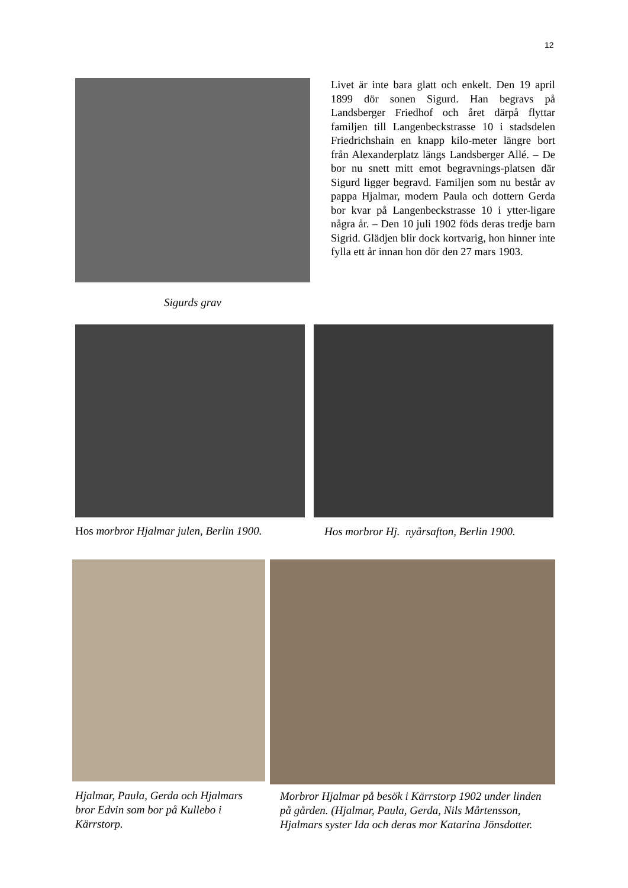12
Sigurds grav
Livet är inte bara glatt och enkelt. Den 19 april 1899 dör sonen Sigurd. Han begravs på Landsberger Friedhof och året därpå flyttar familjen till Langenbeckstrasse 10 i stadsdelen Friedrichshain en knapp kilo-meter längre bort från Alexanderplatz längs Landsberger Allé. – De bor nu snett mitt emot begravnings-platsen där Sigurd ligger begravd. Familjen som nu består av pappa Hjalmar, modern Paula och dottern Gerda bor kvar på Langenbeckstrasse 10 i ytter-ligare några år. – Den 10 juli 1902 föds deras tredje barn Sigrid. Glädjen blir dock kortvarig, hon hinner inte fylla ett år innan hon dör den 27 mars 1903.
Hos morbror Hjalmar julen, Berlin 1900.
Hos morbror Hj. nyårsafton, Berlin 1900.
Hjalmar, Paula, Gerda och Hjalmars bror Edvin som bor på Kullebo i Kärrstorp.
Morbror Hjalmar på besök i Kärrstorp 1902 under linden på gården. (Hjalmar, Paula, Gerda, Nils Mårtensson, Hjalmars syster Ida och deras mor Katarina Jönsdotter.